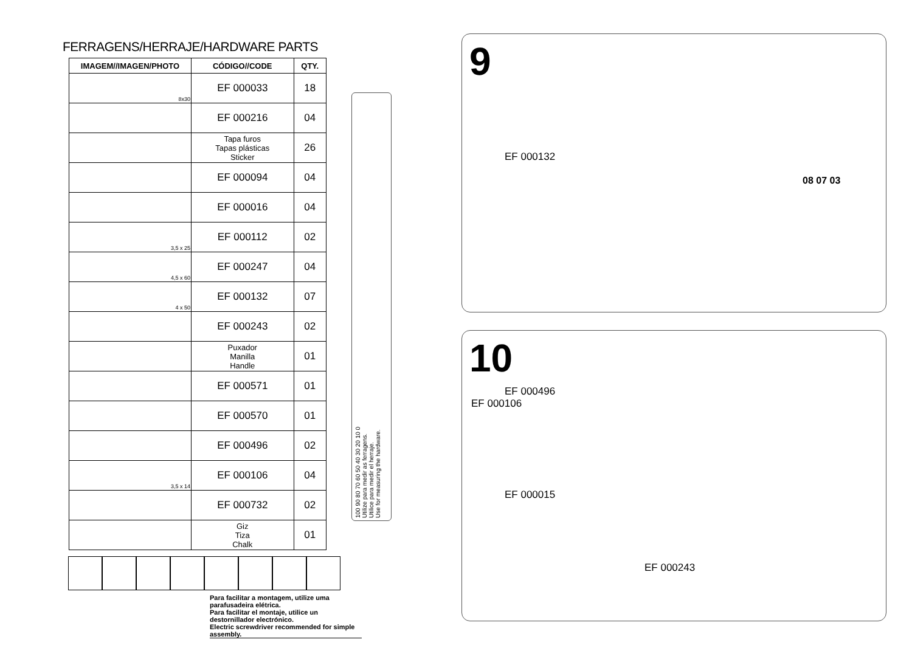FERRAGENS/HERRAJE/HARDWARE PARTS
| IMAGEM//IMAGEN/PHOTO | CÓDIGO//CODE | QTY. |
| --- | --- | --- |
| 8x30 | EF 000033 | 18 |
| | EF 000216 | 04 |
| | Tapa furos Tapas plásticas Sticker | 26 |
| | EF 000094 | 04 |
| | EF 000016 | 04 |
| 3,5 x 25 | EF 000112 | 02 |
| 4,5 x 60 | EF 000247 | 04 |
| 4 x 50 | EF 000132 | 07 |
| | EF 000243 | 02 |
| | Puxador Manilla Handle | 01 |
| | EF 000571 | 01 |
| | EF 000570 | 01 |
| | EF 000496 | 02 |
| 3,5 x 14 | EF 000106 | 04 |
| | EF 000732 | 02 |
| | Giz Tiza Chalk | 01 |
Para facilitar a montagem, utilize uma parafusadeira elétrica.
Para facilitar el montaje, utilice un destornillador electrónico.
Electric screwdriver recommended for simple assembly.
100 90 80 70 60 50 40 30 20 10 0
Utilize para medir as ferragens.
Utilice para medir el herraje.
Use for measuring the hardware.
9
EF 000132
08 07 03
10
EF 000496
EF 000106
EF 000015
EF 000243